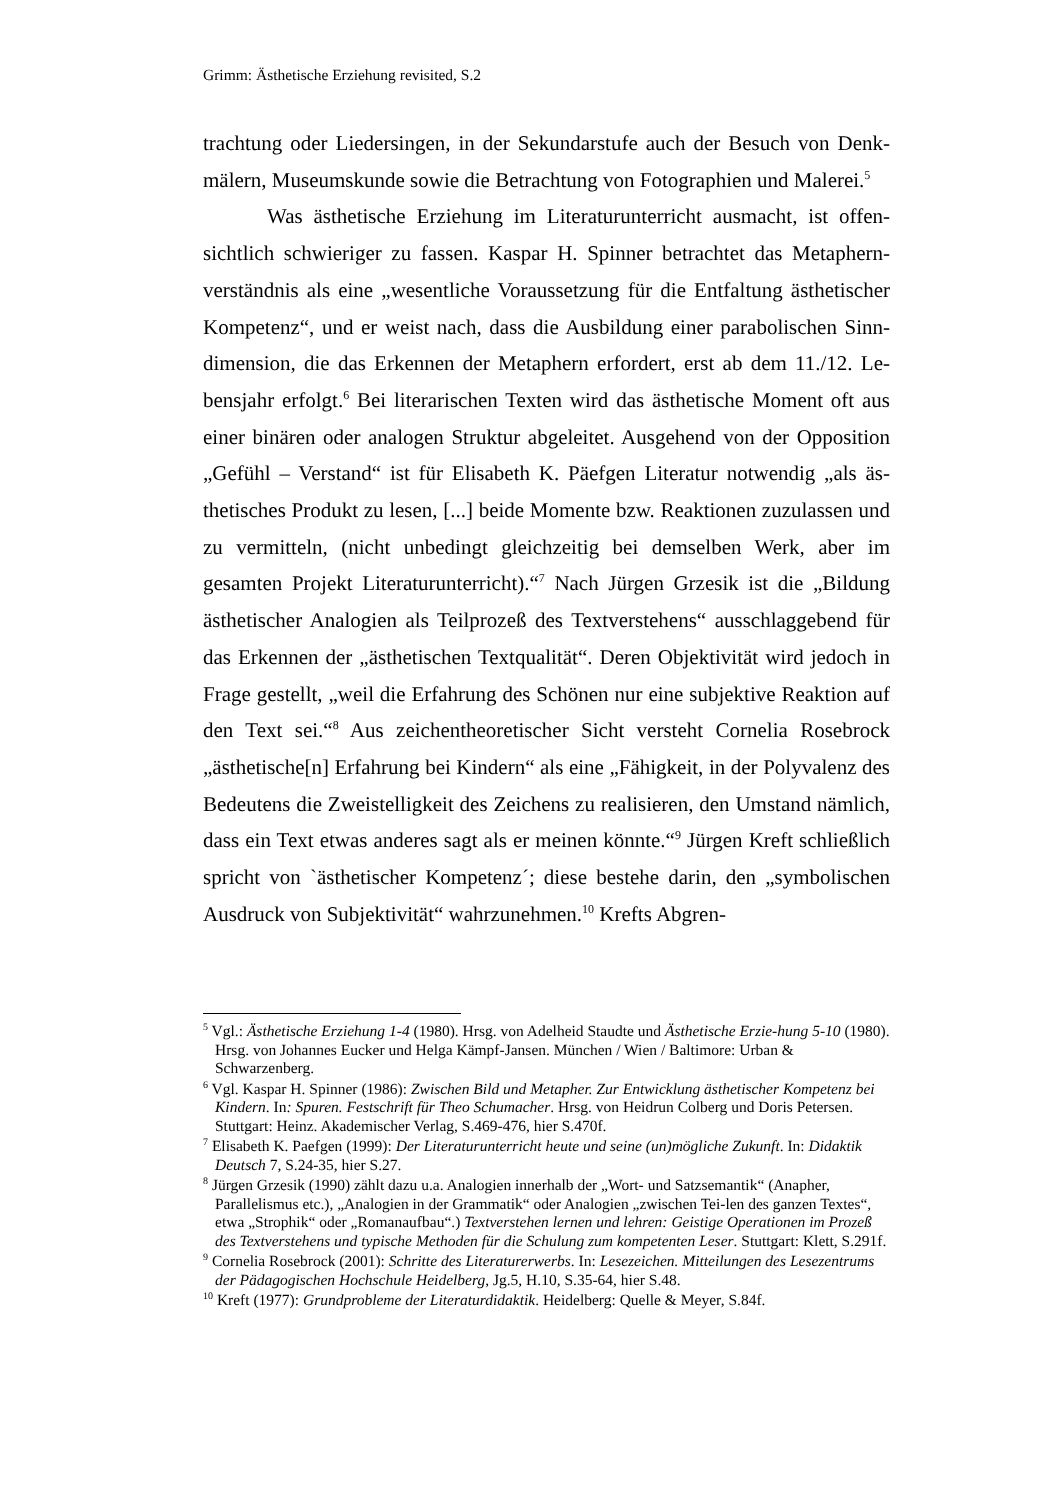Grimm: Ästhetische Erziehung revisited, S.2
trachtung oder Liedersingen, in der Sekundarstufe auch der Besuch von Denk-mälern, Museumskunde sowie die Betrachtung von Fotographien und Malerei.<sup>5</sup>
Was ästhetische Erziehung im Literaturunterricht ausmacht, ist offen-sichtlich schwieriger zu fassen. Kaspar H. Spinner betrachtet das Metaphern-verständnis als eine „wesentliche Voraussetzung für die Entfaltung ästhetischer Kompetenz“, und er weist nach, dass die Ausbildung einer parabolischen Sinn-dimension, die das Erkennen der Metaphern erfordert, erst ab dem 11./12. Le-bensjahr erfolgt.<sup>6</sup> Bei literarischen Texten wird das ästhetische Moment oft aus einer binären oder analogen Struktur abgeleitet. Ausgehend von der Opposition „Gefühl – Verstand“ ist für Elisabeth K. Päefgen Literatur notwendig „als äs-thetisches Produkt zu lesen, [...] beide Momente bzw. Reaktionen zuzulassen und zu vermitteln, (nicht unbedingt gleichzeitig bei demselben Werk, aber im gesamten Projekt Literaturunterricht).“<sup>7</sup> Nach Jürgen Grzesik ist die „Bildung ästhetischer Analogien als Teilprozeß des Textverstehens“ ausschlaggebend für das Erkennen der „ästhetischen Textqualität“. Deren Objektivität wird jedoch in Frage gestellt, „weil die Erfahrung des Schönen nur eine subjektive Reaktion auf den Text sei.“<sup>8</sup> Aus zeichentheoretischer Sicht versteht Cornelia Rosebrock „ästhetische[n] Erfahrung bei Kindern“ als eine „Fähigkeit, in der Polyvalenz des Bedeutens die Zweistelligkeit des Zeichens zu realisieren, den Umstand nämlich, dass ein Text etwas anderes sagt als er meinen könnte.“<sup>9</sup> Jürgen Kreft schließlich spricht von `ästhetischer Kompetenz´; diese bestehe darin, den „symbolischen Ausdruck von Subjektivität“ wahrzunehmen.<sup>10</sup> Krefts Abgren-
<sup>5</sup> Vgl.: Ästhetische Erziehung 1-4 (1980). Hrsg. von Adelheid Staudte und Ästhetische Erzie-hung 5-10 (1980). Hrsg. von Johannes Eucker und Helga Kämpf-Jansen. München / Wien / Baltimore: Urban & Schwarzenberg.
<sup>6</sup> Vgl. Kaspar H. Spinner (1986): Zwischen Bild und Metapher. Zur Entwicklung ästhetischer Kompetenz bei Kindern. In: Spuren. Festschrift für Theo Schumacher. Hrsg. von Heidrun Colberg und Doris Petersen. Stuttgart: Heinz. Akademischer Verlag, S.469-476, hier S.470f.
<sup>7</sup> Elisabeth K. Paefgen (1999): Der Literaturunterricht heute und seine (un)mögliche Zukunft. In: Didaktik Deutsch 7, S.24-35, hier S.27.
<sup>8</sup> Jürgen Grzesik (1990) zählt dazu u.a. Analogien innerhalb der „Wort- und Satzsemantik“ (Anapher, Parallelismus etc.), „Analogien in der Grammatik“ oder Analogien „zwischen Tei-len des ganzen Textes“, etwa „Strophik“ oder „Romanaufbau“.) Textverstehen lernen und lehren: Geistige Operationen im Prozeß des Textverstehens und typische Methoden für die Schulung zum kompetenten Leser. Stuttgart: Klett, S.291f.
<sup>9</sup> Cornelia Rosebrock (2001): Schritte des Literaturerwerbs. In: Lesezeichen. Mitteilungen des Lesezentrums der Pädagogischen Hochschule Heidelberg, Jg.5, H.10, S.35-64, hier S.48.
<sup>10</sup> Kreft (1977): Grundprobleme der Literaturdidaktik. Heidelberg: Quelle & Meyer, S.84f.